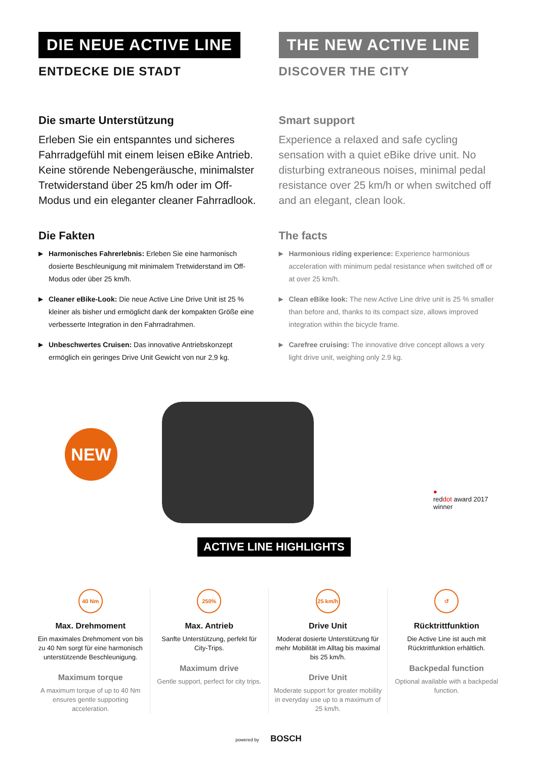DIE NEUE ACTIVE LINE
ENTDECKE DIE STADT
Die smarte Unterstützung
Erleben Sie ein entspanntes und sicheres Fahrradgefühl mit einem leisen eBike Antrieb. Keine störende Nebengeräusche, minimalster Tretwiderstand über 25 km/h oder im Off-Modus und ein eleganter cleaner Fahrradlook.
Die Fakten
▶ Harmonisches Fahrerlebnis: Erleben Sie eine harmonisch dosierte Beschleunigung mit minimalem Tretwiderstand im Off-Modus oder über 25 km/h.
▶ Cleaner eBike-Look: Die neue Active Line Drive Unit ist 25 % kleiner als bisher und ermöglicht dank der kompakten Größe eine verbesserte Integration in den Fahrradrahmen.
▶ Unbeschwertes Cruisen: Das innovative Antriebskonzept ermöglich ein geringes Drive Unit Gewicht von nur 2,9 kg.
THE NEW ACTIVE LINE
DISCOVER THE CITY
Smart support
Experience a relaxed and safe cycling sensation with a quiet eBike drive unit. No disturbing extraneous noises, minimal pedal resistance over 25 km/h or when switched off and an elegant, clean look.
The facts
▶ Harmonious riding experience: Experience harmonious acceleration with minimum pedal resistance when switched off or at over 25 km/h.
▶ Clean eBike look: The new Active Line drive unit is 25 % smaller than before and, thanks to its compact size, allows improved integration within the bicycle frame.
▶ Carefree cruising: The innovative drive concept allows a very light drive unit, weighing only 2.9 kg.
NEW
●
reddot award 2017
winner
ACTIVE LINE HIGHLIGHTS
40 Nm
Max. Drehmoment
Ein maximales Drehmoment von bis zu 40 Nm sorgt für eine harmonisch unterstützende Beschleunigung.
Maximum torque
A maximum torque of up to 40 Nm ensures gentle supporting acceleration.
250%
Max. Antrieb
Sanfte Unterstützung, perfekt für City-Trips.
Maximum drive
Gentle support, perfect for city trips.
25 km/h
Drive Unit
Moderat dosierte Unterstützung für mehr Mobilität im Alltag bis maximal bis 25 km/h.
Drive Unit
Moderate support for greater mobility in everyday use up to a maximum of 25 km/h.
↺
Rücktrittfunktion
Die Active Line ist auch mit Rücktrittfunktion erhältlich.
Backpedal function
Optional available with a backpedal function.
powered by BOSCH